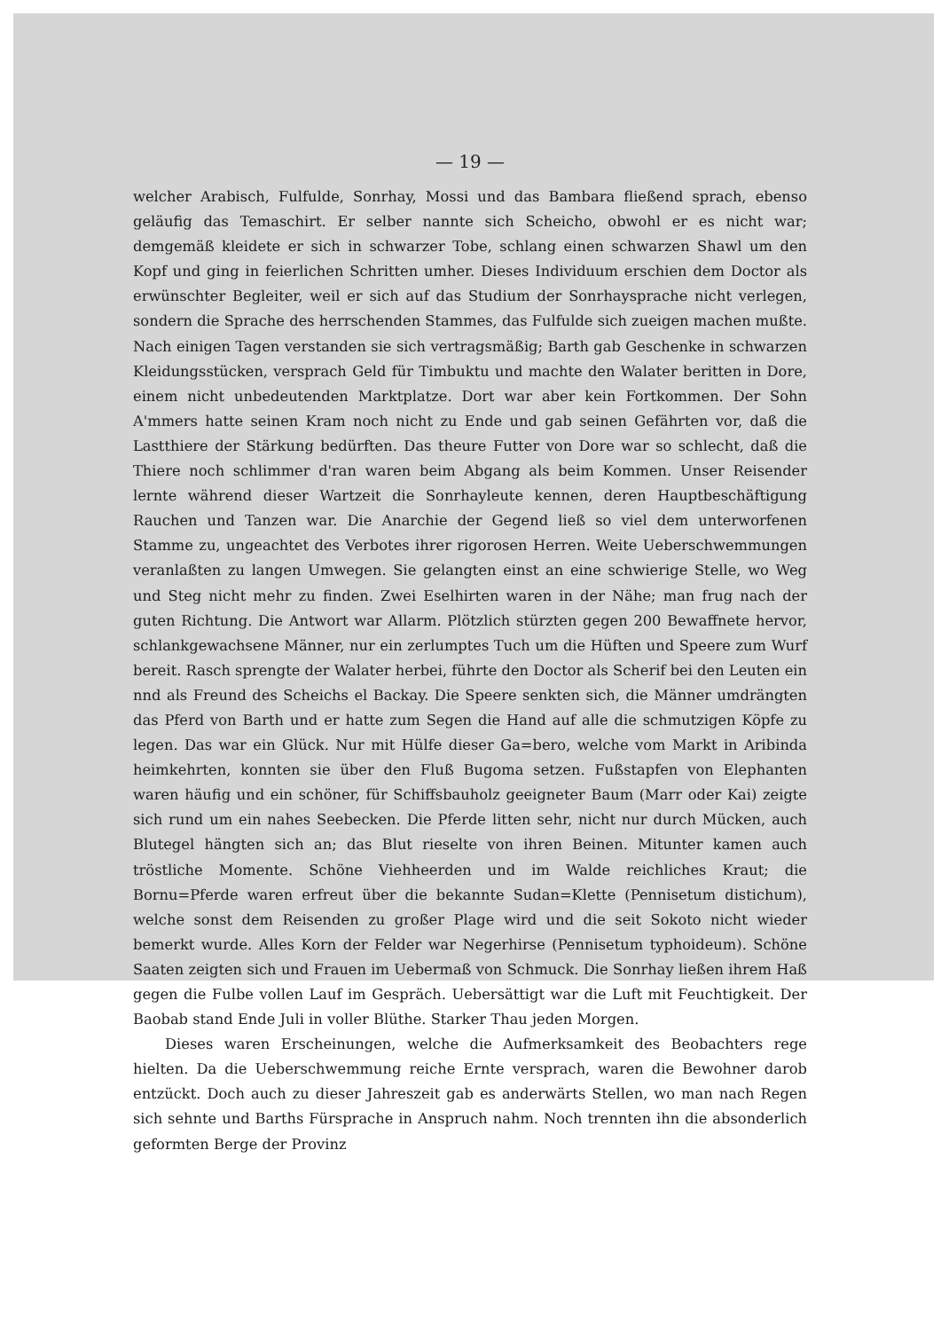— 19 —
welcher Arabisch, Fulfulde, Sonrhay, Mossi und das Bambara fließend sprach, ebenso geläufig das Temaschirt. Er selber nannte sich Scheicho, obwohl er es nicht war; demgemäß kleidete er sich in schwarzer Tobe, schlang einen schwarzen Shawl um den Kopf und ging in feierlichen Schritten umher. Dieses Individuum erschien dem Doctor als erwünschter Begleiter, weil er sich auf das Studium der Sonrhaysprache nicht verlegen, sondern die Sprache des herrschenden Stammes, das Fulfulde sich zueigen machen mußte. Nach einigen Tagen verstanden sie sich vertragsmäßig; Barth gab Geschenke in schwarzen Kleidungsstücken, versprach Geld für Timbuktu und machte den Walater beritten in Dore, einem nicht unbedeutenden Marktplatze. Dort war aber kein Fortkommen. Der Sohn A'mmers hatte seinen Kram noch nicht zu Ende und gab seinen Gefährten vor, daß die Lastthiere der Stärkung bedürften. Das theure Futter von Dore war so schlecht, daß die Thiere noch schlimmer d'ran waren beim Abgang als beim Kommen. Unser Reisender lernte während dieser Wartzeit die Sonrhayleute kennen, deren Hauptbeschäftigung Rauchen und Tanzen war. Die Anarchie der Gegend ließ so viel dem unterworfenen Stamme zu, ungeachtet des Verbotes ihrer rigorosen Herren. Weite Ueberschwemmungen veranlaßten zu langen Umwegen. Sie gelangten einst an eine schwierige Stelle, wo Weg und Steg nicht mehr zu finden. Zwei Eselhirten waren in der Nähe; man frug nach der guten Richtung. Die Antwort war Allarm. Plötzlich stürzten gegen 200 Bewaffnete hervor, schlankgewachsene Männer, nur ein zerlumptes Tuch um die Hüften und Speere zum Wurf bereit. Rasch sprengte der Walater herbei, führte den Doctor als Scherif bei den Leuten ein nnd als Freund des Scheichs el Backay. Die Speere senkten sich, die Männer umdrängten das Pferd von Barth und er hatte zum Segen die Hand auf alle die schmutzigen Köpfe zu legen. Das war ein Glück. Nur mit Hülfe dieser Ga=bero, welche vom Markt in Aribinda heimkehrten, konnten sie über den Fluß Bugoma setzen. Fußstapfen von Elephanten waren häufig und ein schöner, für Schiffsbauholz geeigneter Baum (Marr oder Kai) zeigte sich rund um ein nahes Seebecken. Die Pferde litten sehr, nicht nur durch Mücken, auch Blutegel hängten sich an; das Blut rieselte von ihren Beinen. Mitunter kamen auch tröstliche Momente. Schöne Viehheerden und im Walde reichliches Kraut; die Bornu=Pferde waren erfreut über die bekannte Sudan=Klette (Pennisetum distichum), welche sonst dem Reisenden zu großer Plage wird und die seit Sokoto nicht wieder bemerkt wurde. Alles Korn der Felder war Negerhirse (Pennisetum typhoideum). Schöne Saaten zeigten sich und Frauen im Uebermaß von Schmuck. Die Sonrhay ließen ihrem Haß gegen die Fulbe vollen Lauf im Gespräch. Uebersättigt war die Luft mit Feuchtigkeit. Der Baobab stand Ende Juli in voller Blüthe. Starker Thau jeden Morgen.
Dieses waren Erscheinungen, welche die Aufmerksamkeit des Beobachters rege hielten. Da die Ueberschwemmung reiche Ernte versprach, waren die Bewohner darob entzückt. Doch auch zu dieser Jahreszeit gab es anderwärts Stellen, wo man nach Regen sich sehnte und Barths Fürsprache in Anspruch nahm. Noch trennten ihn die absonderlich geformten Berge der Provinz